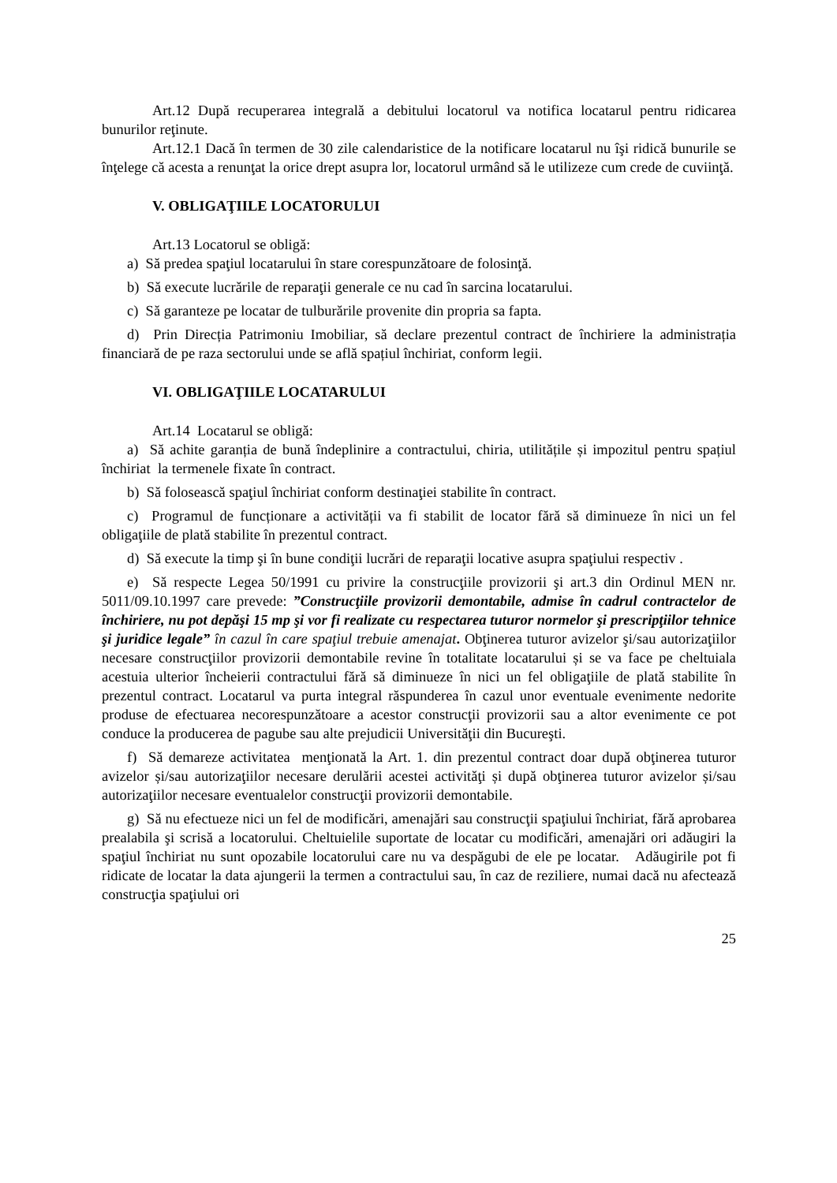Art.12 După recuperarea integrală a debitului locatorul va notifica locatarul pentru ridicarea bunurilor reţinute.
Art.12.1 Dacă în termen de 30 zile calendaristice de la notificare locatarul nu îşi ridică bunurile se înţelege că acesta a renunţat la orice drept asupra lor, locatorul urmând să le utilizeze cum crede de cuviinţă.
V. OBLIGAŢIILE LOCATORULUI
Art.13 Locatorul se obligă:
a) Să predea spaţiul locatarului în stare corespunzătoare de folosinţă.
b) Să execute lucrările de reparaţii generale ce nu cad în sarcina locatarului.
c) Să garanteze pe locatar de tulburările provenite din propria sa fapta.
d) Prin Direcția Patrimoniu Imobiliar, să declare prezentul contract de închiriere la administrația financiară de pe raza sectorului unde se află spațiul închiriat, conform legii.
VI. OBLIGAŢIILE LOCATARULUI
Art.14 Locatarul se obligă:
a) Să achite garanția de bună îndeplinire a contractului, chiria, utilitățile și impozitul pentru spațiul închiriat la termenele fixate în contract.
b) Să folosească spaţiul închiriat conform destinaţiei stabilite în contract.
c) Programul de funcționare a activității va fi stabilit de locator fără să diminueze în nici un fel obligaţiile de plată stabilite în prezentul contract.
d) Să execute la timp şi în bune condiţii lucrări de reparaţii locative asupra spaţiului respectiv .
e) Să respecte Legea 50/1991 cu privire la construcţiile provizorii şi art.3 din Ordinul MEN nr. 5011/09.10.1997 care prevede: ”Construcţiile provizorii demontabile, admise în cadrul contractelor de închiriere, nu pot depăşi 15 mp şi vor fi realizate cu respectarea tuturor normelor şi prescripţiilor tehnice şi juridice legale” în cazul în care spaţiul trebuie amenajat. Obţinerea tuturor avizelor şi/sau autorizaţiilor necesare construcţiilor provizorii demontabile revine în totalitate locatarului și se va face pe cheltuiala acestuia ulterior încheierii contractului fără să diminueze în nici un fel obligaţiile de plată stabilite în prezentul contract. Locatarul va purta integral răspunderea în cazul unor eventuale evenimente nedorite produse de efectuarea necorespunzătoare a acestor construcţii provizorii sau a altor evenimente ce pot conduce la producerea de pagube sau alte prejudicii Universităţii din Bucureşti.
f) Să demareze activitatea menţionată la Art. 1. din prezentul contract doar după obţinerea tuturor avizelor și/sau autorizaţiilor necesare derulării acestei activităţi și după obţinerea tuturor avizelor și/sau autorizaţiilor necesare eventualelor construcţii provizorii demontabile.
g) Să nu efectueze nici un fel de modificări, amenajări sau construcţii spaţiului închiriat, fără aprobarea prealabila şi scrisă a locatorului. Cheltuielile suportate de locatar cu modificări, amenajări ori adăugiri la spaţiul închiriat nu sunt opozabile locatorului care nu va despăgubi de ele pe locatar. Adăugirile pot fi ridicate de locatar la data ajungerii la termen a contractului sau, în caz de reziliere, numai dacă nu afectează construcţia spaţiului ori
25